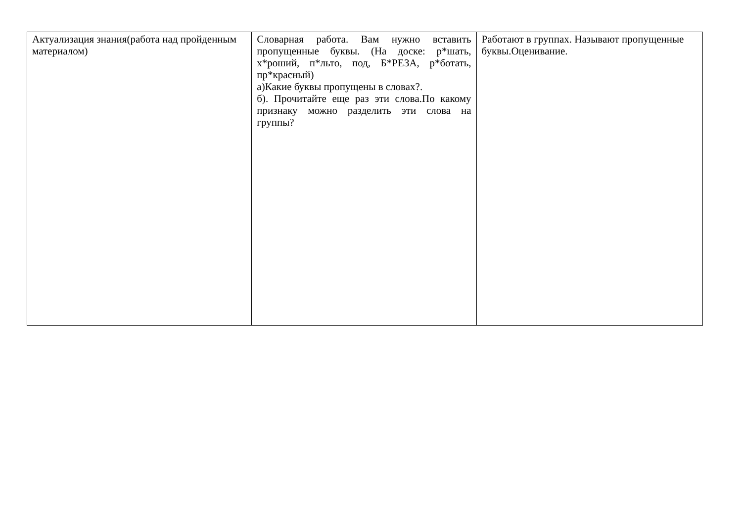| Актуализация знания(работа над пройденным материалом) | Словарная работа. Вам нужно вставить пропущенные буквы. (На доске: р*шать, х*роший, п*льто, под, Б*РЕЗА, р*ботать, пр*красный) а)Какие буквы пропущены в словах?. б). Прочитайте еще раз эти слова.По какому признаку можно разделить эти слова на группы? | Работают в группах. Называют пропущенные буквы.Оценивание. |